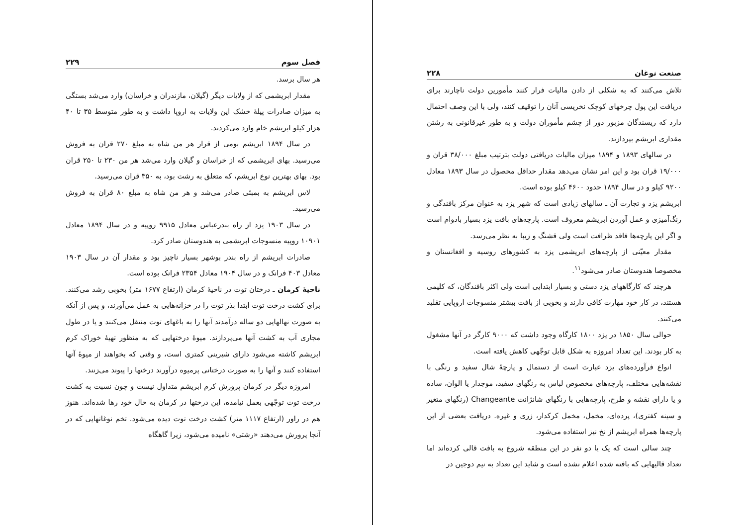فصل سوم ۲۲۹
هر سال برسد.
مقدار ابریشمی که از ولایات دیگر (گیلان، مازندران و خراسان) وارد می‌شد بستگی به میزان صادرات پیلهٔ خشک این ولایات به اروپا داشت و به طور متوسط ۳۵ تا ۴۰ هزار کیلو ابریشم خام وارد می‌کردند.
در سال ۱۸۹۴ ابریشم بومی از قرار هر من شاه به مبلغ ۲۷۰ قران به فروش می‌رسید. بهای ابریشمی که از خراسان و گیلان وارد می‌شد هر من ۲۳۰ تا ۲۵۰ قران بود. بهای بهترین نوع ابریشم، که متعلق به رشت بود، به ۳۵۰ قران می‌رسید.
لاس ابریشم به بمبئی صادر می‌شد و هر من شاه به مبلغ ۸۰ قران به فروش می‌رسید.
در سال ۱۹۰۳ یزد از راه بندرعباس معادل ۹۹۱۵ روپیه و در سال ۱۸۹۴ معادل ۱۰۹۰۱ روپیه منسوجات ابریشمی به هندوستان صادر کرد.
صادرات ابریشم از راه بندر بوشهر بسیار ناچیز بود و مقدار آن در سال ۱۹۰۳ معادل ۴۰۳ فرانک و در سال ۱۹۰۴ معادل ۲۳۵۴ فرانک بوده است.
ناحیهٔ کرمان ـ درختان توت در ناحیهٔ کرمان (ارتفاع ۱۶۷۷ متر) بخوبی رشد می‌کنند. برای کشت درخت توت ابتدا بذر توت را در خزانه‌هایی به عمل می‌آورند، و پس از آنکه به صورت نهالهایی دو ساله درآمدند آنها را به باغهای توت منتقل می‌کنند و یا در طول مجاری آب به کشت آنها می‌پردازند. میوهٔ درختهایی که به منظور تهیهٔ خوراک کرم ابریشم کاشته می‌شود دارای شیرینی کمتری است، و وقتی که بخواهند از میوهٔ آنها استفاده کنند و آنها را به صورت درختانی پرمیوه درآورند درختها را پیوند می‌زنند.
امروزه دیگر در کرمان پرورش کرم ابریشم متداول نیست و چون نسبت به کشت درخت توت توجّهی بعمل نیامده، این درختها در کرمان به حال خود رها شده‌اند. هنوز هم در راور (ارتفاع ۱۱۱۷ متر) کشت درخت توت دیده می‌شود. تخم نوغانهایی که در آنجا پرورش می‌دهند «رشتی» نامیده می‌شود، زیرا گاهگاه
صنعت نوغان ۲۲۸
تلاش می‌کنند که به شکلی از دادن مالیات فرار کنند مأمورین دولت ناچارند برای دریافت این پول چرخهای کوچک نخریسی آنان را توقیف کنند، ولی با این وصف احتمال دارد که ریسندگان مزبور دور از چشم مأموران دولت و به طور غیرقانونی به رشتن مقداری ابریشم بپردازند.
در سالهای ۱۸۹۳ و ۱۸۹۴ میزان مالیات دریافتی دولت بترتیب مبلغ ۳۸/۰۰۰ قران و ۱۹/۰۰۰ قران بود و این امر نشان می‌دهد مقدار حداقل محصول در سال ۱۸۹۳ معادل ۹۲۰۰ کیلو و در سال ۱۸۹۴ حدود ۴۶۰۰ کیلو بوده است.
ابریشم یزد و تجارت آن ـ سالهای زیادی است که شهر یزد به عنوان مرکز بافندگی و رنگ‌آمیزی و عمل آوردن ابریشم معروف است. پارچه‌های بافت یزد بسیار بادوام است و اگر این پارچه‌ها فاقد ظرافت است ولی قشنگ و زیبا به نظر می‌رسد.
مقدار معیّنی از پارچه‌های ابریشمی یزد به کشورهای روسیه و افغانستان و مخصوصا هندوستان صادر می‌شود<sup>۱۱</sup>.
هرچند که کارگاههای یزد دستی و بسیار ابتدایی است ولی اکثر بافندگان، که کلیمی هستند، در کار خود مهارت کافی دارند و بخوبی از بافت بیشتر منسوجات اروپایی تقلید می‌کنند.
حوالی سال ۱۸۵۰ در یزد ۱۸۰۰ کارگاه وجود داشت که ۹۰۰۰ کارگر در آنها مشغول به کار بودند. این تعداد امروزه به شکل قابل توجّهی کاهش یافته است.
انواع فرآورده‌های یزد عبارت است از دستمال و پارچهٔ شال سفید و رنگی با نقشه‌هایی مختلف، پارچه‌های مخصوص لباس به رنگهای سفید، موجدار یا الوان، ساده و یا دارای نقشه و طرح، پارچه‌هایی با رنگهای شانژانت Changeante (رنگهای متغیر و سینه کفتری)، پرده‌ای، مخمل، مخمل کرکدار، زری و غیره. دریافت بعضی از این پارچه‌ها همراه ابریشم از نخ نیز استفاده می‌شود.
چند سالی است که یک یا دو نفر در این منطقه شروع به بافت قالی کرده‌اند اما تعداد قالیهایی که بافته شده اعلام نشده است و شاید این تعداد به نیم دوجین در